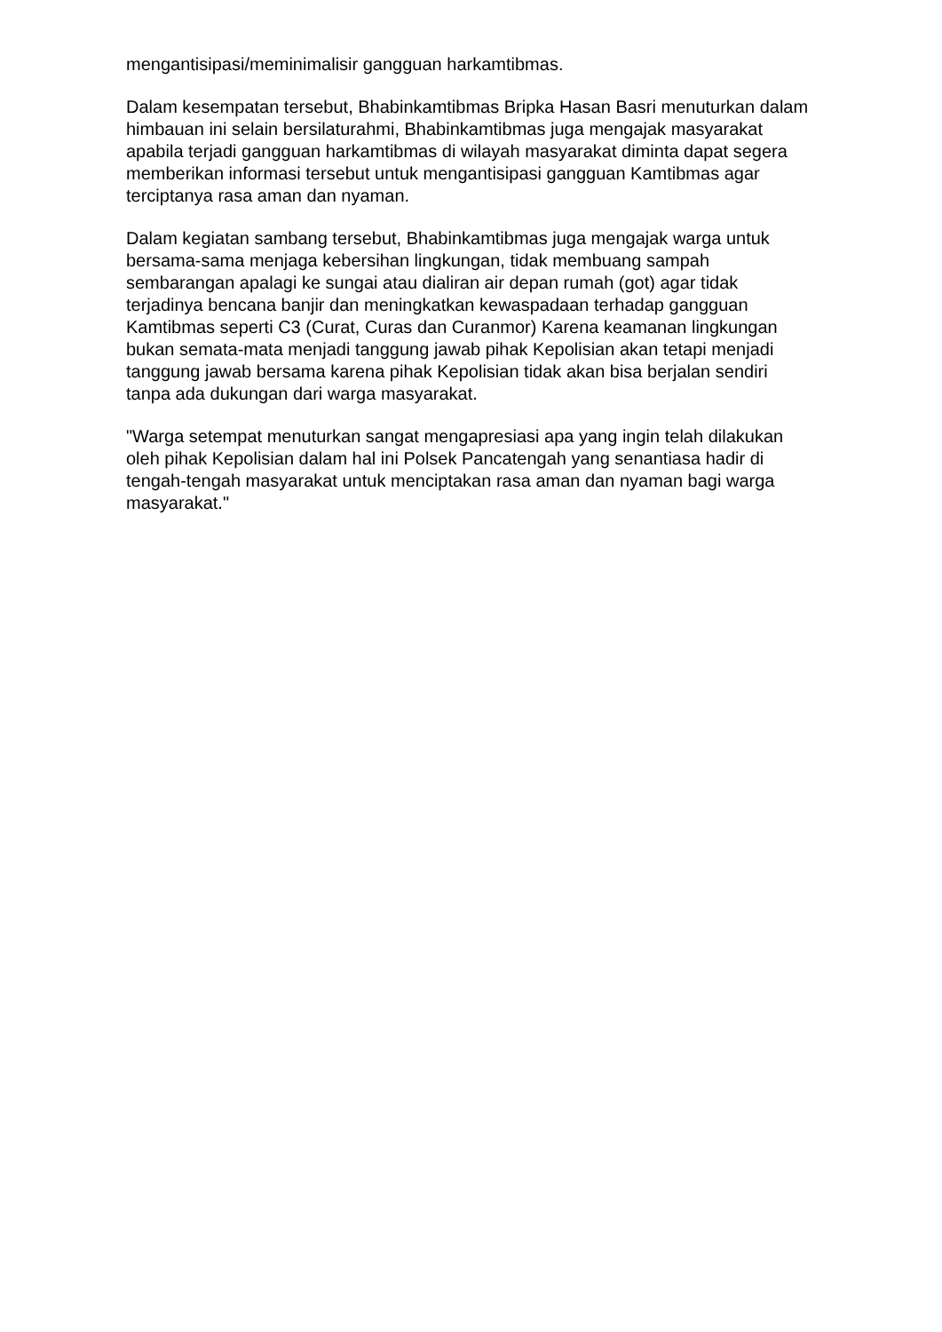mengantisipasi/meminimalisir gangguan harkamtibmas.
Dalam kesempatan tersebut, Bhabinkamtibmas Bripka Hasan Basri menuturkan dalam himbauan ini selain bersilaturahmi, Bhabinkamtibmas juga mengajak masyarakat apabila terjadi gangguan harkamtibmas di wilayah masyarakat diminta dapat segera memberikan informasi tersebut untuk mengantisipasi gangguan Kamtibmas agar terciptanya rasa aman dan nyaman.
Dalam kegiatan sambang tersebut, Bhabinkamtibmas juga mengajak warga untuk bersama-sama menjaga kebersihan lingkungan, tidak membuang sampah sembarangan apalagi ke sungai atau dialiran air depan rumah (got) agar tidak terjadinya bencana banjir dan meningkatkan kewaspadaan terhadap gangguan Kamtibmas seperti C3 (Curat, Curas dan Curanmor) Karena keamanan lingkungan bukan semata-mata menjadi tanggung jawab pihak Kepolisian akan tetapi menjadi tanggung jawab bersama karena pihak Kepolisian tidak akan bisa berjalan sendiri tanpa ada dukungan dari warga masyarakat.
"Warga setempat menuturkan sangat mengapresiasi apa yang ingin telah dilakukan oleh pihak Kepolisian dalam hal ini Polsek Pancatengah yang senantiasa hadir di tengah-tengah masyarakat untuk menciptakan rasa aman dan nyaman bagi warga masyarakat."